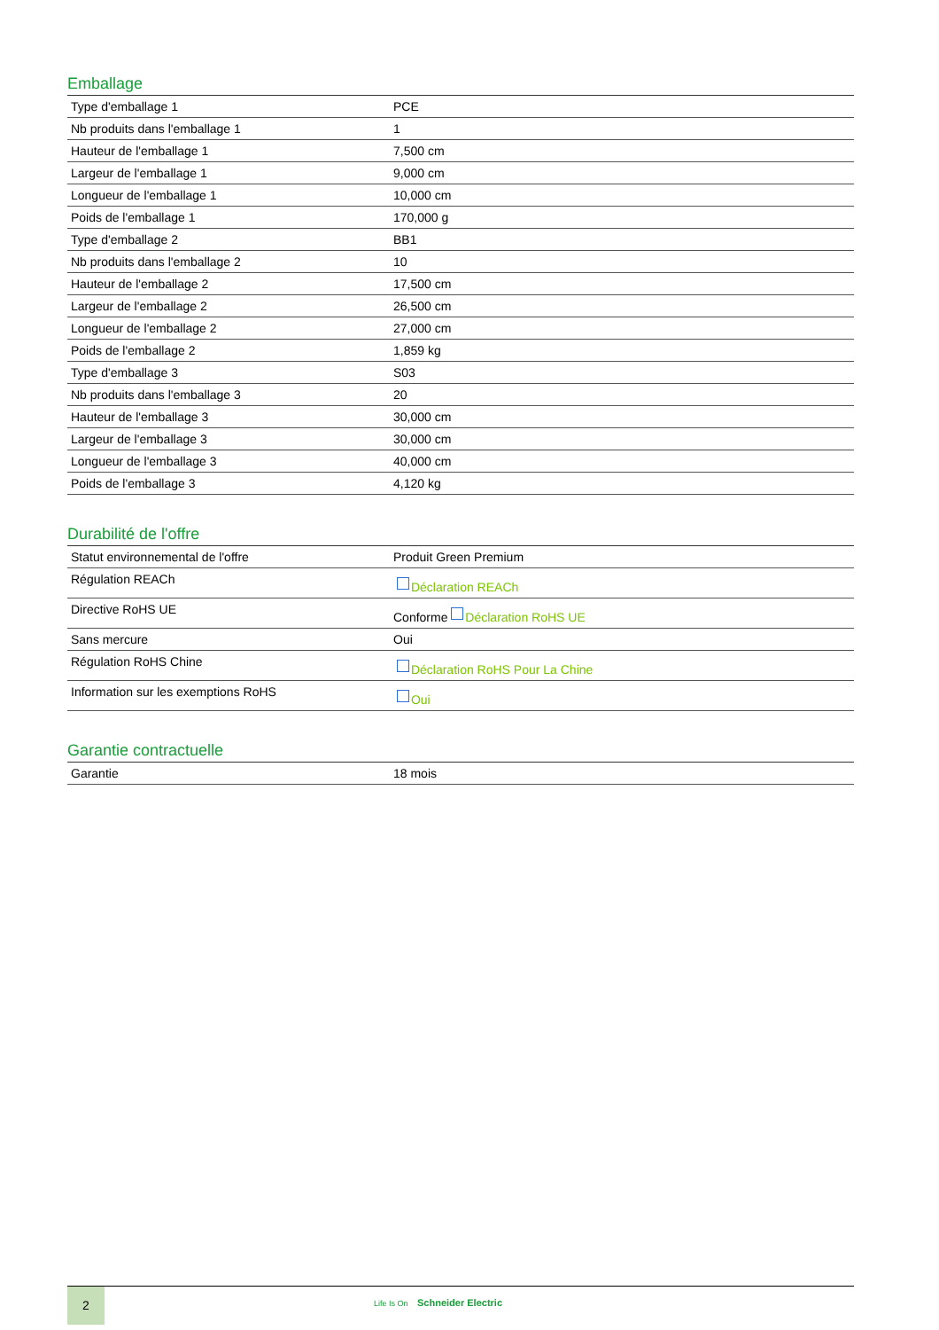Emballage
| Type d'emballage 1 | PCE |
| Nb produits dans l'emballage 1 | 1 |
| Hauteur de l'emballage 1 | 7,500 cm |
| Largeur de l'emballage 1 | 9,000 cm |
| Longueur de l'emballage 1 | 10,000 cm |
| Poids de l'emballage 1 | 170,000 g |
| Type d'emballage 2 | BB1 |
| Nb produits dans l'emballage 2 | 10 |
| Hauteur de l'emballage 2 | 17,500 cm |
| Largeur de l'emballage 2 | 26,500 cm |
| Longueur de l'emballage 2 | 27,000 cm |
| Poids de l'emballage 2 | 1,859 kg |
| Type d'emballage 3 | S03 |
| Nb produits dans l'emballage 3 | 20 |
| Hauteur de l'emballage 3 | 30,000 cm |
| Largeur de l'emballage 3 | 30,000 cm |
| Longueur de l'emballage 3 | 40,000 cm |
| Poids de l'emballage 3 | 4,120 kg |
Durabilité de l'offre
| Statut environnemental de l'offre | Produit Green Premium |
| Régulation REACh | Déclaration REACh |
| Directive RoHS UE | Conforme Déclaration RoHS UE |
| Sans mercure | Oui |
| Régulation RoHS Chine | Déclaration RoHS Pour La Chine |
| Information sur les exemptions RoHS | Oui |
Garantie contractuelle
| Garantie | 18 mois |
2
Life Is On Schneider Electric